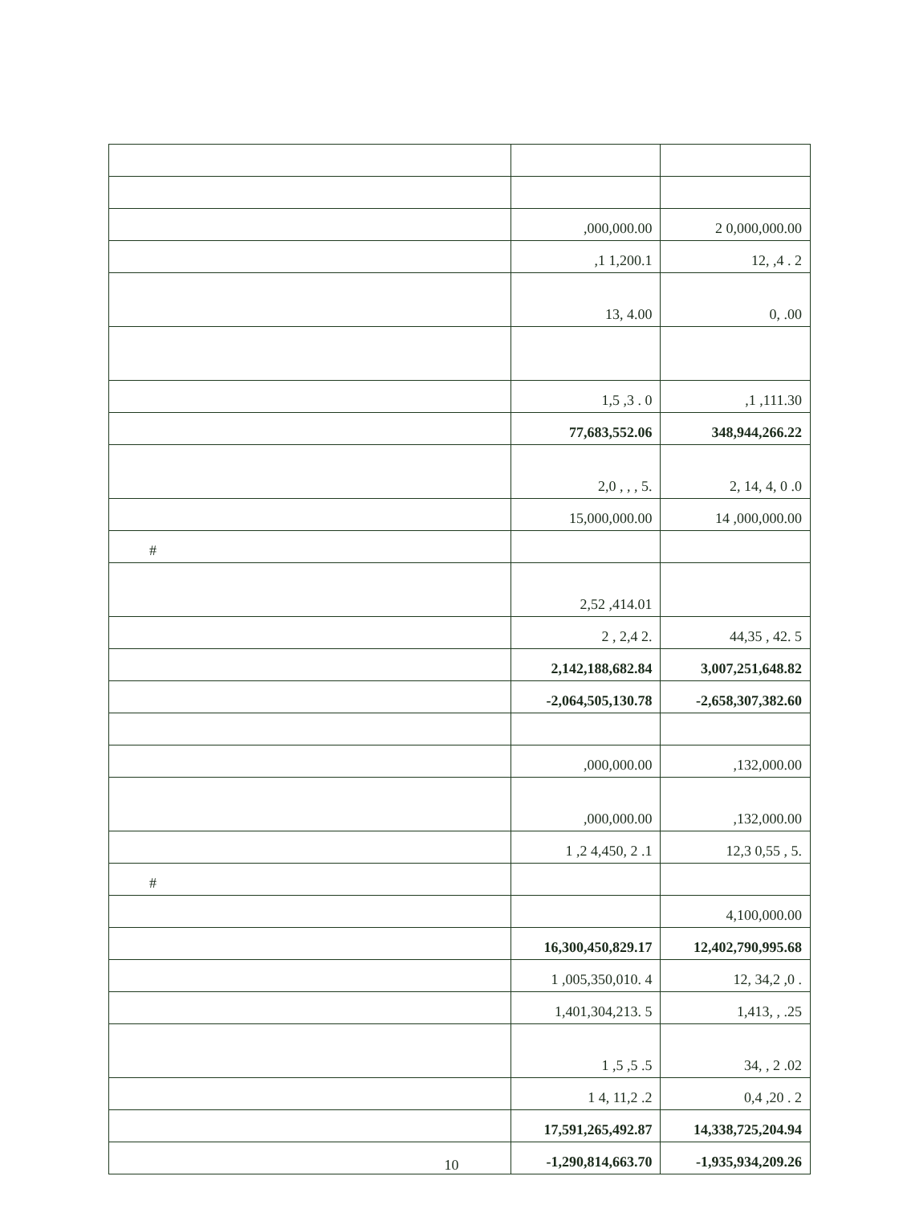| | ,000,000.00 | 2 0,000,000.00 |
| | ,1 1,200.1 | 12, ,4 . 2 |
| | 13, 4.00 | 0, .00 |
| | 1,5 ,3 . 0 | ,1 ,111.30 |
| | 77,683,552.06 | 348,944,266.22 |
| | 2,0 , , , 5. | 2, 14, 4, 0 .0 |
| | 15,000,000.00 | 14 ,000,000.00 |
| # | | |
| | 2,52 ,414.01 | |
| | 2 , 2,4 2. | 44,35 , 42. 5 |
| | 2,142,188,682.84 | 3,007,251,648.82 |
| | -2,064,505,130.78 | -2,658,307,382.60 |
| | ,000,000.00 | ,132,000.00 |
| | ,000,000.00 | ,132,000.00 |
| | 1 ,2 4,450, 2 .1 | 12,3 0,55 , 5. |
| # | | |
| | | 4,100,000.00 |
| | 16,300,450,829.17 | 12,402,790,995.68 |
| | 1 ,005,350,010. 4 | 12, 34,2 ,0 . |
| | 1,401,304,213. 5 | 1,413, , .25 |
| | 1 ,5 ,5 .5 | 34, , 2 .02 |
| | 1 4, 11,2 .2 | 0,4 ,20 . 2 |
| | 17,591,265,492.87 | 14,338,725,204.94 |
| | -1,290,814,663.70 | -1,935,934,209.26 |
10